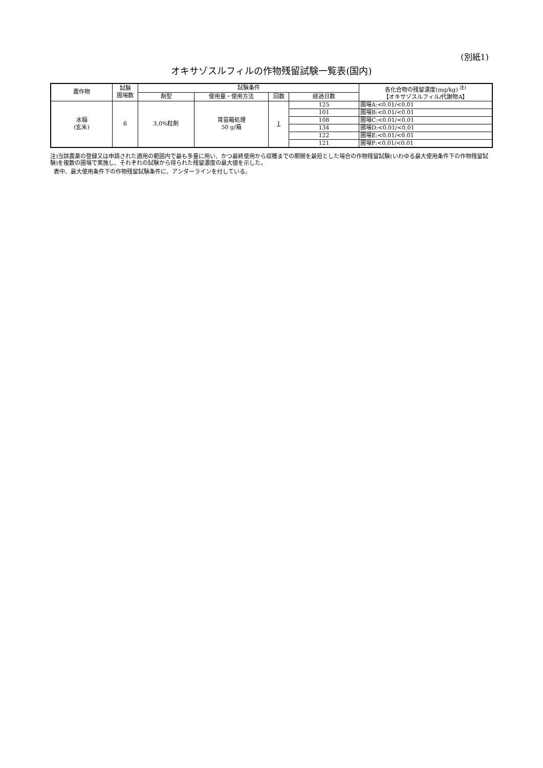(別紙1)
オキサゾスルフィルの作物残留試験一覧表(国内)
| 農作物 | 試験 圃場数 | 試験条件 | | | | 各化合物の残留濃度(mg/kg) <sup>注)</sup> 【オキサゾスルフィル/代謝物A】 |
| --- | --- | --- | --- | --- | --- | --- |
| | | 剤型 | 使用量・使用方法 | 回数 | 経過日数 | |
| 水稲 (玄米) | 6 | 3.0%粒剤 | 育苗箱処理 50 g/箱 | 1 | 125 | 圃場A:<0.01/<0.01 |
| | | | | | 101 | 圃場B:<0.01/<0.01 |
| | | | | | 108 | 圃場C:<0.01/<0.01 |
| | | | | | 134 | 圃場D:<0.01/<0.01 |
| | | | | | 122 | 圃場E:<0.01/<0.01 |
| | | | | | 121 | 圃場F:<0.01/<0.01 |
注)当該農薬の登録又は申請された適用の範囲内で最も多量に用い、かつ最終使用から収穫までの期間を最短とした場合の作物残留試験(いわゆる最大使用条件下の作物残留試験)を複数の圃場で実施し、それぞれの試験から得られた残留濃度の最大値を示した。
表中、最大使用条件下の作物残留試験条件に、アンダーラインを付している。